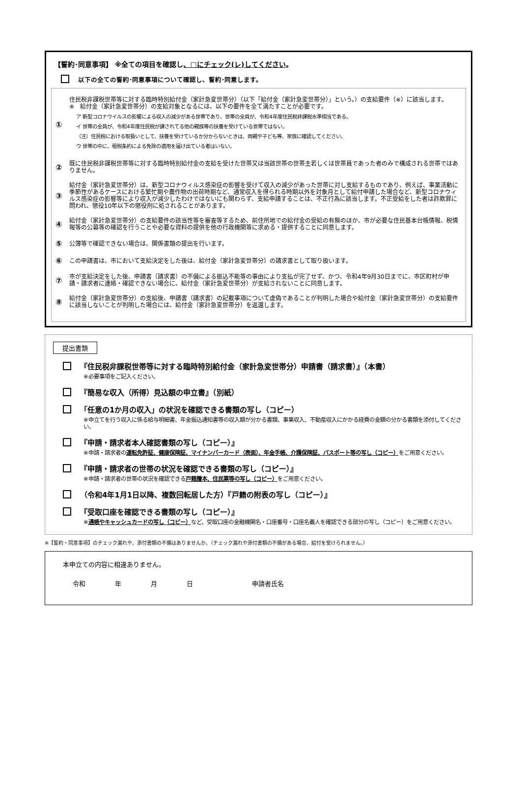【誓約･同意事項】 ※全ての項目を確認し、□にチェック(レ)してください。
以下の全ての誓約･同意事項について確認し、誓約･同意します。
①
住民税非課税世帯等に対する臨時特別給付金（家計急変世帯分）（以下「給付金（家計急変世帯分）」という。）の支給要件（※）に該当します。
※　給付金（家計急変世帯分）の支給対象となるには、以下の要件を全て満たすことが必要です。
ア 新型コロナウイルスの影響による収入の減少がある世帯であり、世帯の全員が、令和4年度住民税非課税水準相当である。
イ 世帯の全員が、令和4年度住民税が課されてる他の親族等の扶養を受けている世帯ではない。
（注）住民税における取扱いとして、扶養を受けているか分からないときは、両親や子ども等、家族に確認してください。
ウ 世帯の中に、租税条約による免除の適用を届け出ている者はいない。
②
既に住民税非課税世帯等に対する臨時特別給付金の支給を受けた世帯又は当該世帯の世帯主若しくは世帯員であった者のみで構成される世帯ではありません。
③
給付金（家計急変世帯分）は、新型コロナウィルス感染症の影響を受けて収入の減少があった世帯に対し支給するものであり、例えば、事業活動に季節性があるケースにおける繁忙期や農作物の出荷時期など、通常収入を得られる時期以外を対象月として給付申請した場合など、新型コロナウィルス感染症の影響等により収入が減少したわけではないにも関わらず、支給申請することは、不正行為に該当します。不正受給をした者は詐欺罪に問われ、懲役10年以下の懲役刑に処されることがあります。
④
給付金（家計急変世帯分）の支給要件の該当性等を審査等するため、前住所地での給付金の受給の有無のほか、市が必要な住民基本台帳情報、税情報等の公募等の確認を行うことや必要な資料の提供を他の行政機関等に求める・提供することに同意します。
⑤
公簿等で確認できない場合は、関係書類の提出を行います。
⑥
この申請書は、市において支給決定をした後は、給付金（家計急変世帯分）の請求書として取り扱います。
⑦
市が支給決定をした後、申請書（請求書）の不備による振込不能等の事由により支払が完了せず、かつ、令和4年9月30日までに、市区町村が申請・請求者に連絡・確認できない場合に、給付金（家計急変世帯分）が支給されないことに同意します。
⑧
給付金（家計急変世帯分）の支給後、申請書（請求書）の記載事項について虚偽であることが判明した場合や給付金（家計急変世帯分）の支給要件に該当しないことが判明した場合には、給付金（家計急変世帯分）を返還します。
提出書類
『住民税非課税世帯等に対する臨時特別給付金（家計急変世帯分）申請書（請求書）』（本書）
※必要事項をご記入ください。
『簡易な収入（所得）見込額の申立書』（別紙）
「任意の1か月の収入」の状況を確認できる書類の写し（コピー）
※申立てを行う収入に係る給与明細書、年金振込通知書等の収入額が分かる書類、事業収入、不動産収入にかかる経費の金額の分かる書類を添付してください。
『申請・請求者本人確認書類の写し（コピー）』
※申請・請求者の運転免許証、健康保険証、マイナンバーカード（表面）、年金手帳、介護保険証、パスポート等の写し（コピー）をご用意ください。
『申請・請求者の世帯の状況を確認できる書類の写し（コピー）』
※申請・請求者の世帯の状況を確認できる戸籍謄本、住民票等の写し（コピー）をご用意ください。
（令和4年1月1日以降、複数回転居した方）『戸籍の附表の写し（コピー）』
『受取口座を確認できる書類の写し（コピー）』
※通帳やキャッシュカードの写し（コピー）など、受取口座の金融機関名・口座番号・口座名義人を確認できる部分の写し（コピー）をご用意ください。
※【誓約・同意事項】のチェック漏れや、添付書類の不備はありませんか。（チェック漏れや添付書類の不備がある場合、給付を受けられません。）
本申立ての内容に相違ありません。
令和 年 月 日 申請者氏名